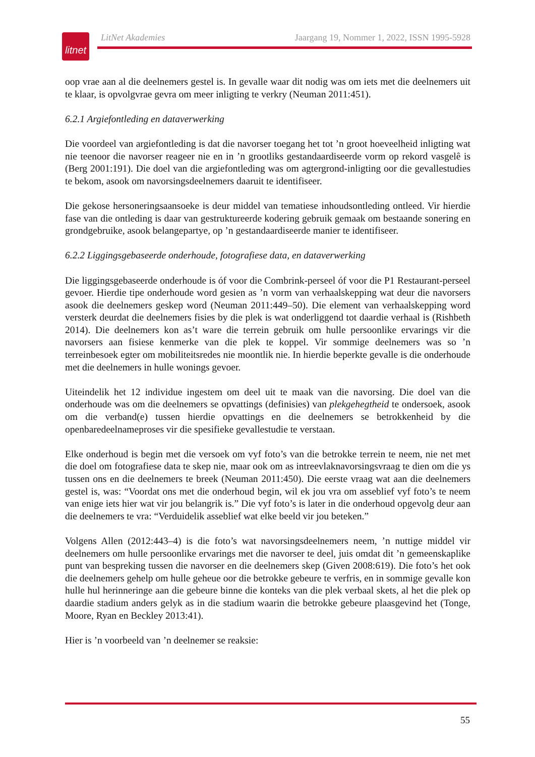litnet
LitNet Akademies Jaargang 19, Nommer 1, 2022, ISSN 1995-5928
oop vrae aan al die deelnemers gestel is. In gevalle waar dit nodig was om iets met die deelnemers uit te klaar, is opvolgvrae gevra om meer inligting te verkry (Neuman 2011:451).
6.2.1 Argiefontleding en dataverwerking
Die voordeel van argiefontleding is dat die navorser toegang het tot ’n groot hoeveelheid inligting wat nie teenoor die navorser reageer nie en in ’n grootliks gestandaardiseerde vorm op rekord vasgelê is (Berg 2001:191). Die doel van die argiefontleding was om agtergrond-inligting oor die gevallestudies te bekom, asook om navorsingsdeelnemers daaruit te identifiseer.
Die gekose hersoneringsaansoeke is deur middel van tematiese inhoudsontleding ontleed. Vir hierdie fase van die ontleding is daar van gestruktureerde kodering gebruik gemaak om bestaande sonering en grondgebruike, asook belangepartye, op ’n gestandaardiseerde manier te identifiseer.
6.2.2 Liggingsgebaseerde onderhoude, fotografiese data, en dataverwerking
Die liggingsgebaseerde onderhoude is óf voor die Combrink-perseel óf voor die P1 Restaurant-perseel gevoer. Hierdie tipe onderhoude word gesien as ’n vorm van verhaalskepping wat deur die navorsers asook die deelnemers geskep word (Neuman 2011:449–50). Die element van verhaalskepping word versterk deurdat die deelnemers fisies by die plek is wat onderliggend tot daardie verhaal is (Rishbeth 2014). Die deelnemers kon as’t ware die terrein gebruik om hulle persoonlike ervarings vir die navorsers aan fisiese kenmerke van die plek te koppel. Vir sommige deelnemers was so ’n terreinbesoek egter om mobiliteitsredes nie moontlik nie. In hierdie beperkte gevalle is die onderhoude met die deelnemers in hulle wonings gevoer.
Uiteindelik het 12 individue ingestem om deel uit te maak van die navorsing. Die doel van die onderhoude was om die deelnemers se opvattings (definisies) van plekgehegtheid te ondersoek, asook om die verband(e) tussen hierdie opvattings en die deelnemers se betrokkenheid by die openbaredeelnameproses vir die spesifieke gevallestudie te verstaan.
Elke onderhoud is begin met die versoek om vyf foto’s van die betrokke terrein te neem, nie net met die doel om fotografiese data te skep nie, maar ook om as intreevlaknavorsingsvraag te dien om die ys tussen ons en die deelnemers te breek (Neuman 2011:450). Die eerste vraag wat aan die deelnemers gestel is, was: “Voordat ons met die onderhoud begin, wil ek jou vra om asseblief vyf foto’s te neem van enige iets hier wat vir jou belangrik is.” Die vyf foto’s is later in die onderhoud opgevolg deur aan die deelnemers te vra: “Verduidelik asseblief wat elke beeld vir jou beteken.”
Volgens Allen (2012:443–4) is die foto’s wat navorsingsdeelnemers neem, ’n nuttige middel vir deelnemers om hulle persoonlike ervarings met die navorser te deel, juis omdat dit ’n gemeenskaplike punt van bespreking tussen die navorser en die deelnemers skep (Given 2008:619). Die foto’s het ook die deelnemers gehelp om hulle geheue oor die betrokke gebeure te verfris, en in sommige gevalle kon hulle hul herinneringe aan die gebeure binne die konteks van die plek verbaal skets, al het die plek op daardie stadium anders gelyk as in die stadium waarin die betrokke gebeure plaasgevind het (Tonge, Moore, Ryan en Beckley 2013:41).
Hier is ’n voorbeeld van ’n deelnemer se reaksie:
55